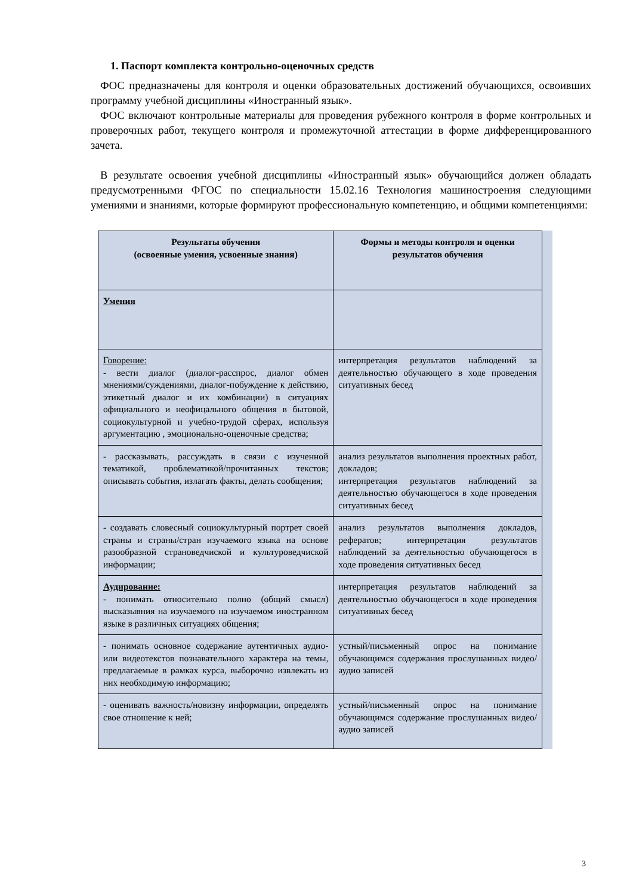1. Паспорт комплекта контрольно-оценочных средств
ФОС предназначены для контроля и оценки образовательных достижений обучающихся, освоивших программу учебной дисциплины «Иностранный язык».
ФОС включают контрольные материалы для проведения рубежного контроля в форме контрольных и проверочных работ, текущего контроля и промежуточной аттестации в форме дифференцированного зачета.
В результате освоения учебной дисциплины «Иностранный язык» обучающийся должен обладать предусмотренными ФГОС по специальности 15.02.16 Технология машиностроения следующими умениями и знаниями, которые формируют профессиональную компетенцию, и общими компетенциями:
| Результаты обучения (освоенные умения, усвоенные знания) | Формы и методы контроля и оценки результатов обучения |
| --- | --- |
| Умения | |
| Говорение: - вести диалог (диалог-расспрос, диалог обмен мнениями/суждениями, диалог-побуждение к действию, этикетный диалог и их комбинации) в ситуациях официального и неофицального общения в бытовой, социокультурной и учебно-трудой сферах, используя аргументацию , эмоционально-оценочные средства; | интерпретация результатов наблюдений за деятельностью обучающего в ходе проведения ситуативных бесед |
| - рассказывать, рассуждать в связи с изученной тематикой, проблематикой/прочитанных текстов; описывать события, излагать факты, делать сообщения; | анализ результатов выполнения проектных работ, докладов; интерпретация результатов наблюдений за деятельностью обучающегося в ходе проведения ситуативных бесед |
| - создавать словесный социокультурный портрет своей страны и страны/стран изучаемого языка на основе разообразной страноведчиской и культуроведчиской информации; | анализ результатов выполнения докладов, рефератов; интерпретация результатов наблюдений за деятельностью обучающегося в ходе проведения ситуативных бесед |
| Аудирование: - понимать относительно полно (общий смысл) высказывния на изучаемого на изучаемом иностранном языке в различных ситуациях общения; | интерпретация результатов наблюдений за деятельностью обучающегося в ходе проведения ситуативных бесед |
| - понимать основное содержание аутентичных аудио- или видеотекстов познавательного характера на темы, предлагаемые в рамках курса, выборочно извлекать из них необходимую информацию; | устный/письменный опрос на понимание обучающимся содержания прослушанных видео/аудио записей |
| - оценивать важность/новизну информации, определять свое отношение к ней; | устный/письменный опрос на понимание обучающимся содержание прослушанных видео/аудио записей |
3